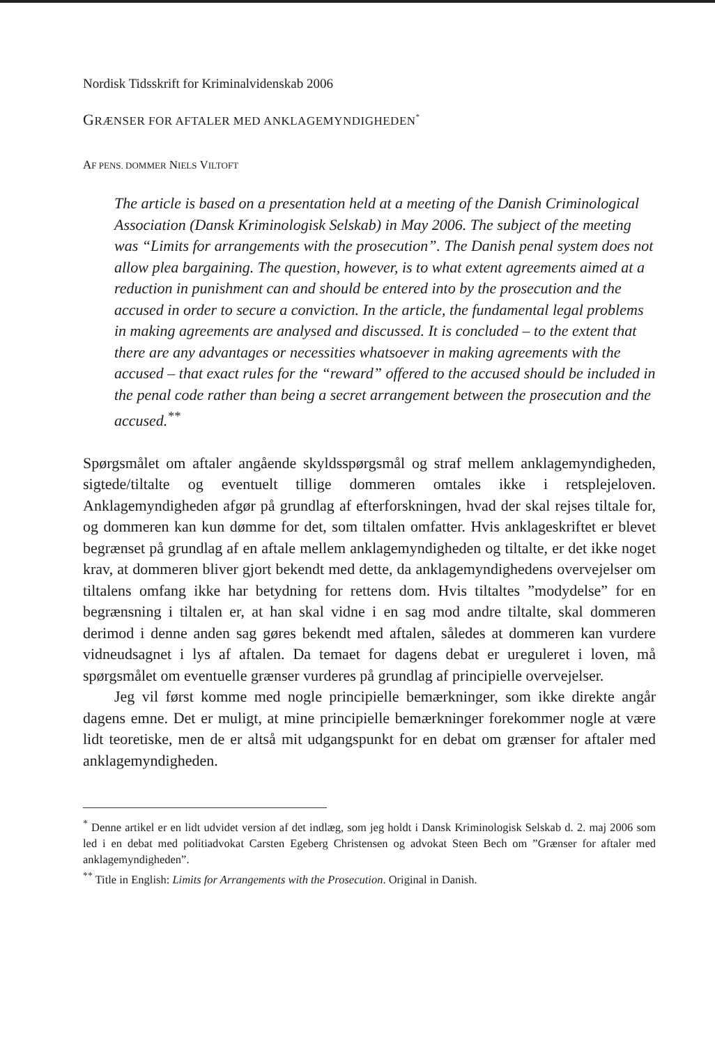Nordisk Tidsskrift for Kriminalvidenskab 2006
GRÆNSER FOR AFTALER MED ANKLAGEMYNDIGHEDEN<sup>*</sup>
AF PENS. DOMMER NIELS VILTOFT
The article is based on a presentation held at a meeting of the Danish Criminological Association (Dansk Kriminologisk Selskab) in May 2006. The subject of the meeting was “Limits for arrangements with the prosecution”. The Danish penal system does not allow plea bargaining. The question, however, is to what extent agreements aimed at a reduction in punishment can and should be entered into by the prosecution and the accused in order to secure a conviction. In the article, the fundamental legal problems in making agreements are analysed and discussed. It is concluded – to the extent that there are any advantages or necessities whatsoever in making agreements with the accused – that exact rules for the “reward” offered to the accused should be included in the penal code rather than being a secret arrangement between the prosecution and the accused.<sup>**</sup>
Spørgsmålet om aftaler angående skyldsspørgsmål og straf mellem anklagemyndigheden, sigtede/tiltalte og eventuelt tillige dommeren omtales ikke i retsplejeloven. Anklagemyndigheden afgør på grundlag af efterforskningen, hvad der skal rejses tiltale for, og dommeren kan kun dømme for det, som tiltalen omfatter. Hvis anklageskriftet er blevet begrænset på grundlag af en aftale mellem anklagemyndigheden og tiltalte, er det ikke noget krav, at dommeren bliver gjort bekendt med dette, da anklagemyndighedens overvejelser om tiltalens omfang ikke har betydning for rettens dom. Hvis tiltaltes ”modydelse” for en begrænsning i tiltalen er, at han skal vidne i en sag mod andre tiltalte, skal dommeren derimod i denne anden sag gøres bekendt med aftalen, således at dommeren kan vurdere vidneudsagnet i lys af aftalen. Da temaet for dagens debat er ureguleret i loven, må spørgsmålet om eventuelle grænser vurderes på grundlag af principielle overvejelser.
Jeg vil først komme med nogle principielle bemærkninger, som ikke direkte angår dagens emne. Det er muligt, at mine principielle bemærkninger forekommer nogle at være lidt teoretiske, men de er altså mit udgangspunkt for en debat om grænser for aftaler med anklagemyndigheden.
<sup>*</sup> Denne artikel er en lidt udvidet version af det indlæg, som jeg holdt i Dansk Kriminologisk Selskab d. 2. maj 2006 som led i en debat med politiadvokat Carsten Egeberg Christensen og advokat Steen Bech om ”Grænser for aftaler med anklagemyndigheden”.
<sup>**</sup> Title in English: Limits for Arrangements with the Prosecution. Original in Danish.